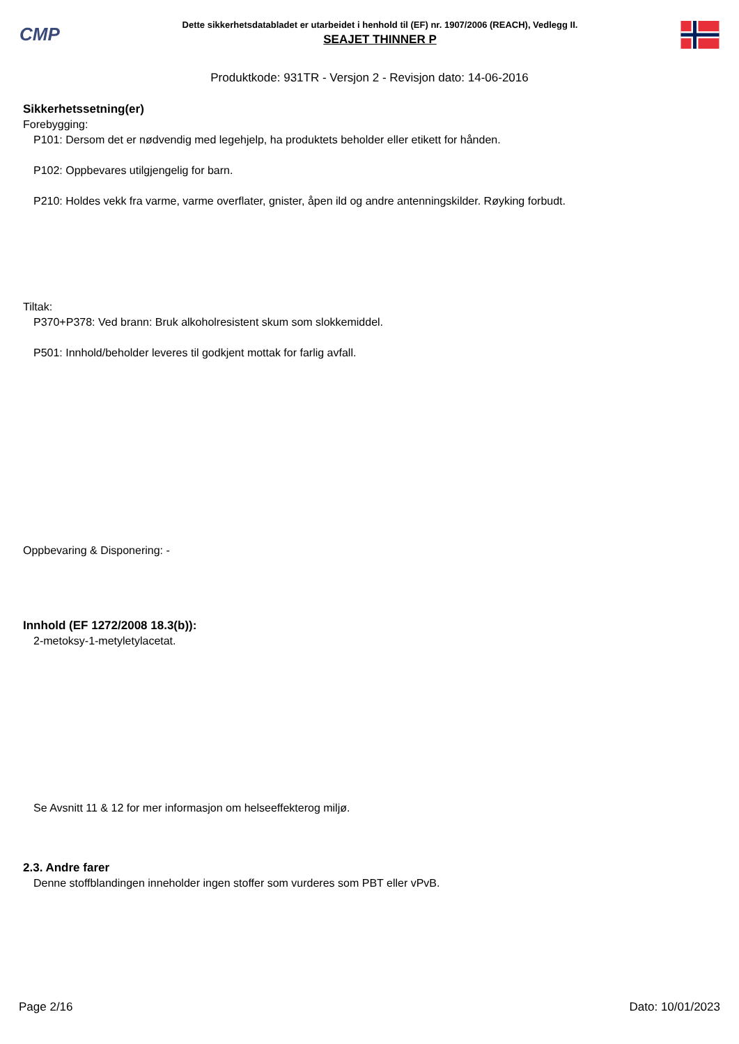CMP
Dette sikkerhetsdatabladet er utarbeidet i henhold til (EF) nr. 1907/2006 (REACH), Vedlegg II.
SEAJET THINNER P
Produktkode: 931TR - Versjon 2 - Revisjon dato: 14-06-2016
Sikkerhetssetning(er)
Forebygging:
P101: Dersom det er nødvendig med legehjelp, ha produktets beholder eller etikett for hånden.
P102: Oppbevares utilgjengelig for barn.
P210: Holdes vekk fra varme, varme overflater, gnister, åpen ild og andre antenningskilder. Røyking forbudt.
Tiltak:
P370+P378: Ved brann: Bruk alkoholresistent skum som slokkemiddel.
P501: Innhold/beholder leveres til godkjent mottak for farlig avfall.
Oppbevaring & Disponering: -
Innhold (EF 1272/2008 18.3(b)):
2-metoksy-1-metyletylacetat.
Se Avsnitt 11 & 12 for mer informasjon om helseeffekterog miljø.
2.3. Andre farer
Denne stoffblandingen inneholder ingen stoffer som vurderes som PBT eller vPvB.
Page 2/16 Dato: 10/01/2023